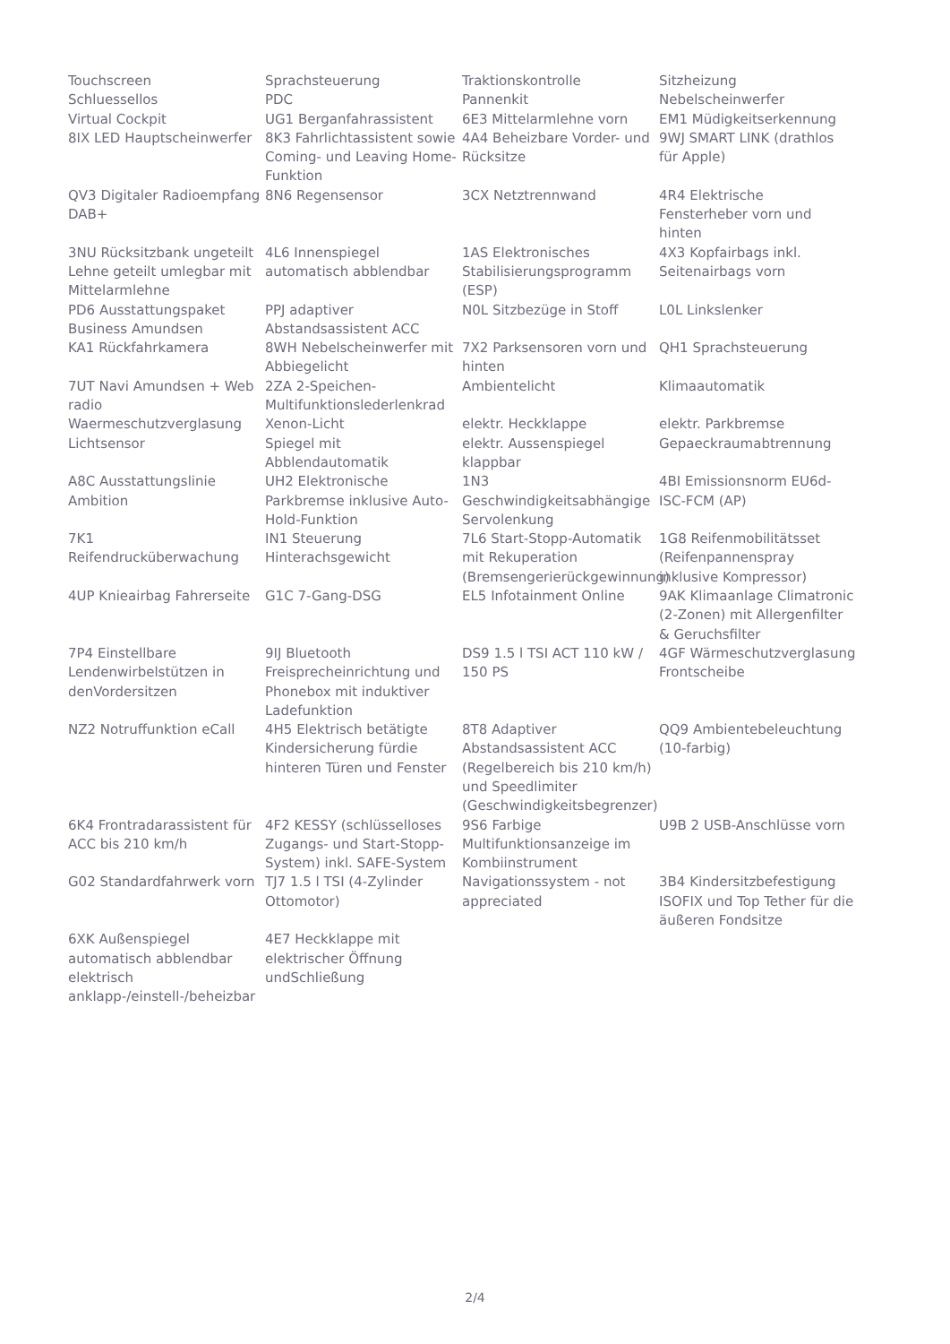| Touchscreen | Sprachsteuerung | Traktionskontrolle | Sitzheizung |
| Schluessellos | PDC | Pannenkit | Nebelscheinwerfer |
| Virtual Cockpit | UG1 Berganfahrassistent | 6E3 Mittelarmlehne vorn | EM1 Müdigkeitserkennung |
| 8IX LED Hauptscheinwerfer | 8K3 Fahrlichtassistent sowie Coming- und Leaving Home-Funktion | 4A4 Beheizbare Vorder- und Rücksitze | 9WJ SMART LINK (drathlos für Apple) |
| QV3 Digitaler Radioempfang DAB+ | 8N6 Regensensor | 3CX Netztrennwand | 4R4 Elektrische Fensterheber vorn und hinten |
| 3NU Rücksitzbank ungeteilt Lehne geteilt umlegbar mit Mittelarmlehne | 4L6 Innenspiegel automatisch abblendbar | 1AS Elektronisches Stabilisierungsprogramm (ESP) | 4X3 Kopfairbags inkl. Seitenairbags vorn |
| PD6 Ausstattungspaket Business Amundsen | PPJ adaptiver Abstandsassistent ACC | N0L Sitzbezüge in Stoff | L0L Linkslenker |
| KA1 Rückfahrkamera | 8WH Nebelscheinwerfer mit Abbiegelicht | 7X2 Parksensoren vorn und hinten | QH1 Sprachsteuerung |
| 7UT Navi Amundsen + Web radio | 2ZA 2-Speichen-Multifunktionslederlenkrad | Ambientelicht | Klimaautomatik |
| Waermeschutzverglasung | Xenon-Licht | elektr. Heckklappe | elektr. Parkbremse |
| Lichtsensor | Spiegel mit Abblendautomatik | elektr. Aussenspiegel klappbar | Gepaeckraumabtrennung |
| A8C Ausstattungslinie Ambition | UH2 Elektronische Parkbremse inklusive Auto-Hold-Funktion | 1N3 Geschwindigkeitsabhängige Servolenkung | 4BI Emissionsnorm EU6d-ISC-FCM (AP) |
| 7K1 Reifendrucküberwachung | IN1 Steuerung Hinterachsgewicht | 7L6 Start-Stopp-Automatik mit Rekuperation (Bremsengerierückgewinnung) | 1G8 Reifenmobilitätsset (Reifenpannenspray inklusive Kompressor) |
| 4UP Knieairbag Fahrerseite | G1C 7-Gang-DSG | EL5 Infotainment Online | 9AK Klimaanlage Climatronic (2-Zonen) mit Allergenfilter & Geruchsfilter |
| 7P4 Einstellbare Lendenwirbelstützen in denVordersitzen | 9IJ Bluetooth Freisprecheinrichtung und Phonebox mit induktiver Ladefunktion | DS9 1.5 l TSI ACT 110 kW / 150 PS | 4GF Wärmeschutzverglasung Frontscheibe |
| NZ2 Notruffunktion eCall | 4H5 Elektrisch betätigte Kindersicherung fürdie hinteren Türen und Fenster | 8T8 Adaptiver Abstandsassistent ACC (Regelbereich bis 210 km/h) und Speedlimiter (Geschwindigkeitsbegrenzer) | QQ9 Ambientebeleuchtung (10-farbig) |
| 6K4 Frontradarassistent für ACC bis 210 km/h | 4F2 KESSY (schlüsselloses Zugangs- und Start-Stopp-System) inkl. SAFE-System | 9S6 Farbige Multifunktionsanzeige im Kombiinstrument | U9B 2 USB-Anschlüsse vorn |
| G02 Standardfahrwerk vorn | TJ7 1.5 l TSI (4-Zylinder Ottomotor) | Navigationssystem - not appreciated | 3B4 Kindersitzbefestigung ISOFIX und Top Tether für die äußeren Fondsitze |
| 6XK Außenspiegel automatisch abblendbar elektrisch anklapp-/einstell-/beheizbar | 4E7 Heckklappe mit elektrischer Öffnung undSchließung | | |
2/4